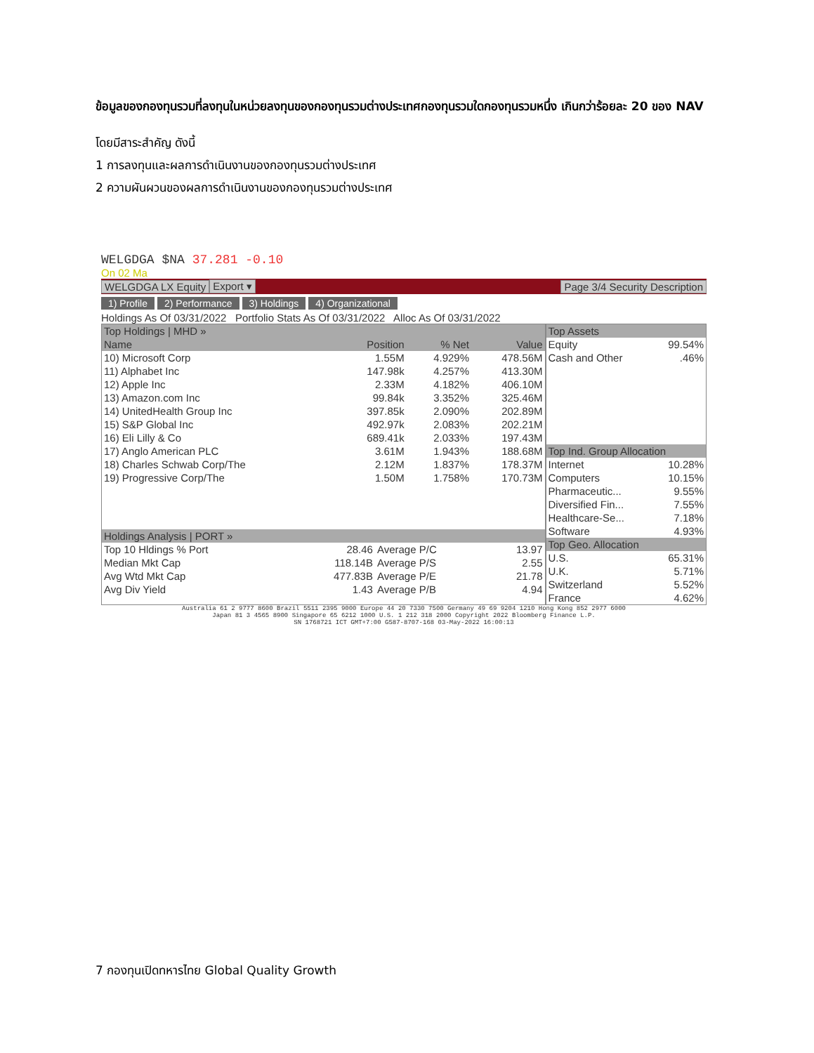ข้อมูลของกองทุนรวมที่ลงทุนในหน่วยลงทุนของกองทุนรวมต่างประเทศกองทุนรวมใดกองทุนรวมหนึ่ง เกินกว่าร้อยละ 20 ของ NAV
โดยมีสาระสำคัญ ดังนี้
1 การลงทุนและผลการดำเนินงานของกองทุนรวมต่างประเทศ
2 ความผันผวนของผลการดำเนินงานของกองทุนรวมต่างประเทศ
WELGDGA $NA 37.281 -0.10
On 02 Ma
WELGDGA LX Equity Export ▾ Page 3/4 Security Description
1) Profile 2) Performance 3) Holdings 4) Organizational
Holdings As Of 03/31/2022 Portfolio Stats As Of 03/31/2022 Alloc As Of 03/31/2022
| Top Holdings / MHD » | | | |
| --- | --- | --- | --- |
| Name | Position | % Net | Value |
| 10) Microsoft Corp | 1.55M | 4.929% | 478.56M |
| 11) Alphabet Inc | 147.98k | 4.257% | 413.30M |
| 12) Apple Inc | 2.33M | 4.182% | 406.10M |
| 13) Amazon.com Inc | 99.84k | 3.352% | 325.46M |
| 14) UnitedHealth Group Inc | 397.85k | 2.090% | 202.89M |
| 15) S&P Global Inc | 492.97k | 2.083% | 202.21M |
| 16) Eli Lilly & Co | 689.41k | 2.033% | 197.43M |
| 17) Anglo American PLC | 3.61M | 1.943% | 188.68M |
| 18) Charles Schwab Corp/The | 2.12M | 1.837% | 178.37M |
| 19) Progressive Corp/The | 1.50M | 1.758% | 170.73M |
| Holdings Analysis / PORT » | | | |
| --- | --- | --- | --- |
| Top 10 Hldings % Port | 28.46 | Average P/C | 13.97 |
| Median Mkt Cap | 118.14B | Average P/S | 2.55 |
| Avg Wtd Mkt Cap | 477.83B | Average P/E | 21.78 |
| Avg Div Yield | 1.43 | Average P/B | 4.94 |
| Top Assets | |
| --- | --- |
| Equity | 99.54% |
| Cash and Other | .46% |
| Top Ind. Group Allocation | |
| --- | --- |
| Internet | 10.28% |
| Computers | 10.15% |
| Pharmaceutic... | 9.55% |
| Diversified Fin... | 7.55% |
| Healthcare-Se... | 7.18% |
| Software | 4.93% |
| Top Geo. Allocation | |
| U.S. | 65.31% |
| U.K. | 5.71% |
| Switzerland | 5.52% |
| France | 4.62% |
Australia 61 2 9777 8600 Brazil 5511 2395 9000 Europe 44 20 7330 7500 Germany 49 69 9204 1210 Hong Kong 852 2977 6000
Japan 81 3 4565 8900 Singapore 65 6212 1000 U.S. 1 212 318 2000 Copyright 2022 Bloomberg Finance L.P.
SN 1768721 ICT GMT+7:00 G587-8707-168 03-May-2022 16:00:13
7 กองทุนเปิดทหารไทย Global Quality Growth